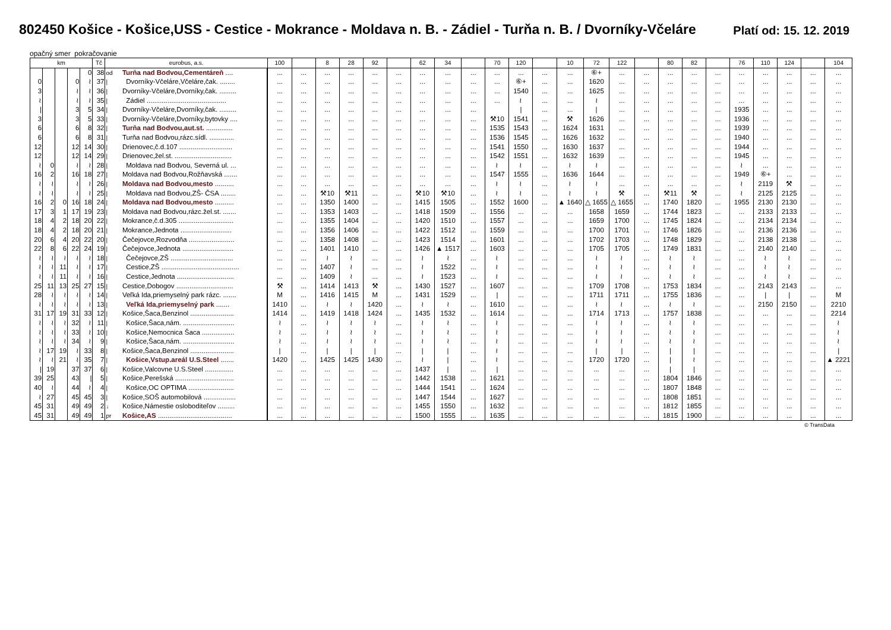802450 Košice - Košice,USS - Cestice - Mokrance - Moldava n. B. - Zádiel - Turňa n. B. / Dvorníky-Včeláre
Platí od: 15. 12. 2019
opačný smer pokračovanie
| km | | | | | Tč | eurobus, a.s. | | 100 | | 8 | 28 | 92 | | 62 | 34 | | 70 | 120 | | 10 | 72 | 122 | | 80 | 82 | | 76 | 110 | 124 | | 104 |
| --- | --- | --- | --- | --- | --- | --- | --- | --- | --- | --- | --- | --- | --- | --- | --- | --- | --- | --- | --- | --- | --- | --- | --- | --- | --- | --- | --- | --- | --- | --- | --- |
| | | | | 0 | 38 | od | Turňa nad Bodvou,Cementáreň .... | ... | ... | ... | ... | ... | ... | ... | ... | ... | ... | ... | ... | ... | ⑥+ | ... | ... | ... | ... | ... | ... | ... | ... | ... | ... |
| 0 | | | 0 | ≀ | 37 | / | Dvorníky-Včeláre,Včeláre,čak. ........ | ... | ... | ... | ... | ... | ... | ... | ... | ... | ... | ⑥+ | ... | ... | 1620 | ... | ... | ... | ... | ... | ... | ... | ... | ... | ... |
| 3 | | | ≀ | ≀ | 36 | / | Dvorníky-Včeláre,Dvorníky,čak. ......... | ... | ... | ... | ... | ... | ... | ... | ... | ... | ... | 1540 | ... | ... | 1625 | ... | ... | ... | ... | ... | ... | ... | ... | ... | ... |
| ≀ | | | ≀ | ≀ | 35 | / | Zádiel .......................................... | ... | ... | ... | ... | ... | ... | ... | ... | ... | ... | ≀ | ... | ... | ≀ | ... | ... | ... | ... | ... | ... | ... | ... | ... | ... |
| / | | | 3 | 5 | 34 | / | Dvorníky-Včeláre,Dvorníky,čak. ......... | ... | ... | ... | ... | ... | ... | ... | ... | ... | | / | ... | ... | / | ... | ... | ... | ... | ... | 1935 | ... | ... | ... | ... |
| 3 | | | 3 | 5 | 33 | / | Dvorníky-Včeláre,Dvorníky,bytovky .... | ... | ... | ... | ... | ... | ... | ... | ... | ... | ⚒10 | 1541 | ... | ⚒ | 1626 | ... | ... | ... | ... | ... | 1936 | ... | ... | ... | ... |
| 6 | | | 6 | 8 | 32 | / | Turňa nad Bodvou,aut.st. .............. | ... | ... | ... | ... | ... | ... | ... | ... | ... | 1535 | 1543 | ... | 1624 | 1631 | ... | ... | ... | ... | ... | 1939 | ... | ... | ... | ... |
| 6 | | | 6 | 8 | 31 | / | Turňa nad Bodvou,rázc.sídl. ............. | ... | ... | ... | ... | ... | ... | ... | ... | ... | 1536 | 1545 | ... | 1626 | 1632 | ... | ... | ... | ... | ... | 1940 | ... | ... | ... | ... |
| 12 | | | 12 | 14 | 30 | / | Drienovec,č.d.107 ............................ | ... | ... | ... | ... | ... | ... | ... | ... | ... | 1541 | 1550 | ... | 1630 | 1637 | ... | ... | ... | ... | ... | 1944 | ... | ... | ... | ... |
| 12 | | | 12 | 14 | 29 | / | Drienovec,žel.st. .............................. | ... | ... | ... | ... | ... | ... | ... | ... | ... | 1542 | 1551 | ... | 1632 | 1639 | ... | ... | ... | ... | ... | 1945 | ... | ... | ... | ... |
| ≀ | 0 | | ≀ | ≀ | 28 | / | Moldava nad Bodvou, Severná ul. ... | ... | ... | ... | ... | ... | ... | ... | ... | ... | ≀ | ≀ | ... | ≀ | ≀ | ... | ... | ... | ... | ... | ≀ | ... | ... | ... | ... |
| 16 | 2 | | 16 | 18 | 27 | / | Moldava nad Bodvou,Rožňavská ....... | ... | ... | ... | ... | ... | ... | ... | ... | ... | 1547 | 1555 | ... | 1636 | 1644 | ... | ... | ... | ... | ... | 1949 | ⑥+ | ... | ... | ... |
| ≀ | ≀ | | ≀ | ≀ | 26 | / | Moldava nad Bodvou,mesto .......... | ... | ... | ... | ... | ... | ... | ... | ... | ... | ≀ | ≀ | ... | ≀ | ≀ | ... | ... | ... | ... | ... | ≀ | 2119 | ⚒ | ... | ... |
| ≀ | ≀ | | ≀ | ≀ | 25 | / | Moldava nad Bodvou,ZŠ- ČSA ........ | ... | ... | ⚒10 | ⚒11 | ... | ... | ⚒10 | ⚒10 | ... | ≀ | ≀ | ... | ≀ | ≀ | ⚒ | ... | ⚒11 | ⚒ | ... | ≀ | 2125 | 2125 | ... | ... |
| 16 | 2 | 0 | 16 | 18 | 24 | / | Moldava nad Bodvou,mesto .......... | ... | ... | 1350 | 1400 | ... | ... | 1415 | 1505 | ... | 1552 | 1600 | ... | ▲ 1640 | △ 1655 | △ 1655 | ... | 1740 | 1820 | ... | 1955 | 2130 | 2130 | ... | ... |
| 17 | 3 | 1 | 17 | 19 | 23 | / | Moldava nad Bodvou,rázc.žel.st. ....... | ... | ... | 1353 | 1403 | ... | ... | 1418 | 1509 | ... | 1556 | ... | ... | ... | 1658 | 1659 | ... | 1744 | 1823 | ... | ... | 2133 | 2133 | ... | ... |
| 18 | 4 | 2 | 18 | 20 | 22 | / | Mokrance,č.d.305 ............................. | ... | ... | 1355 | 1404 | ... | ... | 1420 | 1510 | ... | 1557 | ... | ... | ... | 1659 | 1700 | ... | 1745 | 1824 | ... | ... | 2134 | 2134 | ... | ... |
| 18 | 4 | 2 | 18 | 20 | 21 | / | Mokrance,Jednota ........................... | ... | ... | 1356 | 1406 | ... | ... | 1422 | 1512 | ... | 1559 | ... | ... | ... | 1700 | 1701 | ... | 1746 | 1826 | ... | ... | 2136 | 2136 | ... | ... |
| 20 | 6 | 4 | 20 | 22 | 20 | / | Čečejovce,Rozvodňa ........................ | ... | ... | 1358 | 1408 | ... | ... | 1423 | 1514 | ... | 1601 | ... | ... | ... | 1702 | 1703 | ... | 1748 | 1829 | ... | ... | 2138 | 2138 | ... | ... |
| 22 | 8 | 6 | 22 | 24 | 19 | / | Čečejovce,Jednota ........................... | ... | ... | 1401 | 1410 | ... | ... | 1426 | ▲ 1517 | ... | 1603 | ... | ... | ... | 1705 | 1705 | ... | 1749 | 1831 | ... | ... | 2140 | 2140 | ... | ... |
| ≀ | ≀ | ≀ | ≀ | ≀ | 18 | / | Čečejovce,ZŠ ................................. | ... | ... | ≀ | ≀ | ... | ... | ≀ | ≀ | ... | ≀ | ... | ... | ... | ≀ | ≀ | ... | ≀ | ≀ | ... | ... | ≀ | ≀ | ... | ... |
| ≀ | ≀ | 11 | ≀ | ≀ | 17 | / | Cestice,ZŠ ......................................... | ... | ... | 1407 | ≀ | ... | ... | ≀ | 1522 | ... | ≀ | ... | ... | ... | ≀ | ≀ | ... | ≀ | ≀ | ... | ... | ≀ | ≀ | ... | ... |
| ≀ | ≀ | 11 | ≀ | ≀ | 16 | / | Cestice,Jednota .............................. | ... | ... | 1409 | ≀ | ... | ... | ≀ | 1523 | ... | ≀ | ... | ... | ... | ≀ | ≀ | ... | ≀ | ≀ | ... | ... | ≀ | ≀ | ... | ... |
| 25 | 11 | 13 | 25 | 27 | 15 | / | Cestice,Dobogov .............................. | ⚒ | ... | 1414 | 1413 | ⚒ | ... | 1430 | 1527 | ... | 1607 | ... | ... | ... | 1709 | 1708 | ... | 1753 | 1834 | ... | ... | 2143 | 2143 | ... | ... |
| 28 | ≀ | ≀ | ≀ | ≀ | 14 | / | Veľká Ida,priemyselný park rázc. ....... | M | ... | 1416 | 1415 | M | ... | 1431 | 1529 | ... | / | ... | ... | ... | 1711 | 1711 | ... | 1755 | 1836 | ... | ... | / | / | ... | M |
| ≀ | ≀ | ≀ | ≀ | ≀ | 13 | / | Veľká Ida,priemyselný park ....... | 1410 | ... | ≀ | ≀ | 1420 | ... | ≀ | ≀ | ... | 1610 | ... | ... | ... | ≀ | ≀ | ... | ≀ | ≀ | ... | ... | 2150 | 2150 | ... | 2210 |
| 31 | 17 | 19 | 31 | 33 | 12 | / | Košice,Šaca,Benzinol ....................... | 1414 | ... | 1419 | 1418 | 1424 | ... | 1435 | 1532 | ... | 1614 | ... | ... | ... | 1714 | 1713 | ... | 1757 | 1838 | ... | ... | ... | ... | ... | 2214 |
| ≀ | ≀ | ≀ | 32 | ≀ | 11 | / | Košice,Šaca,nám. ........................... | ≀ | ... | ≀ | ≀ | ≀ | ... | ≀ | ≀ | ... | ≀ | ... | ... | ... | ≀ | ≀ | ... | ≀ | ≀ | ... | ... | ... | ... | ... | ≀ |
| ≀ | ≀ | ≀ | 33 | ≀ | 10 | / | Košice,Nemocnica Šaca ................. | ≀ | ... | ≀ | ≀ | ≀ | ... | ≀ | ≀ | ... | ≀ | ... | ... | ... | ≀ | ≀ | ... | ≀ | ≀ | ... | ... | ... | ... | ... | ≀ |
| ≀ | ≀ | ≀ | 34 | ≀ | 9 | / | Košice,Šaca,nám. ........................... | ≀ | ... | ≀ | ≀ | ≀ | ... | ≀ | ≀ | ... | ≀ | ... | ... | ... | ≀ | ≀ | ... | ≀ | ≀ | ... | ... | ... | ... | ... | ≀ |
| ≀ | 17 | 19 | ≀ | 33 | 8 | / | Košice,Šaca,Benzinol ....................... | / | ... | / | / | / | ... | / | / | ... | ≀ | ... | ... | ... | / | / | ... | / | / | ... | ... | ... | ... | ... | / |
| ≀ | ≀ | 21 | ≀ | 35 | 7 | / | Košice,Vstup.areál U.S.Steel ....... | 1420 | ... | 1425 | 1425 | 1430 | ... | ≀ | / | ... | ≀ | ... | ... | ... | 1720 | 1720 | ... | / | ≀ | ... | ... | ... | ... | ... | ▲ 2221 |
| / | 19 | | 37 | 37 | 6 | / | Košice,Valcovne U.S.Steel ............... | ... | ... | ... | ... | ... | ... | 1437 | / | ... | / | ... | ... | ... | ... | ... | ... | / | / | ... | ... | ... | ... | ... | ... |
| 39 | 25 | | 43 | / | 5 | / | Košice,Perešská ............................... | ... | ... | ... | ... | ... | ... | 1442 | 1538 | ... | 1621 | ... | ... | ... | ... | ... | ... | 1804 | 1846 | ... | ... | ... | ... | ... | ... |
| 40 | ≀ | | 44 | ≀ | 4 | / | Košice,OC OPTIMA ........................ | ... | ... | ... | ... | ... | ... | 1444 | 1541 | ... | 1624 | ... | ... | ... | ... | ... | ... | 1807 | 1848 | ... | ... | ... | ... | ... | ... |
| ≀ | 27 | | 45 | 45 | 3 | / | Košice,SOŠ automobilová ................. | ... | ... | ... | ... | ... | ... | 1447 | 1544 | ... | 1627 | ... | ... | ... | ... | ... | ... | 1808 | 1851 | ... | ... | ... | ... | ... | ... |
| 45 | 31 | | 49 | 49 | 2 | ↓ | Košice,Námestie osloboditeľov ......... | ... | ... | ... | ... | ... | ... | 1455 | 1550 | ... | 1632 | ... | ... | ... | ... | ... | ... | 1812 | 1855 | ... | ... | ... | ... | ... | ... |
| 45 | 31 | | 49 | 49 | 1 | pr | Košice,AS ....................................... | ... | ... | ... | ... | ... | ... | 1500 | 1555 | ... | 1635 | ... | ... | ... | ... | ... | ... | 1815 | 1900 | ... | ... | ... | ... | ... | ... |
© TransData